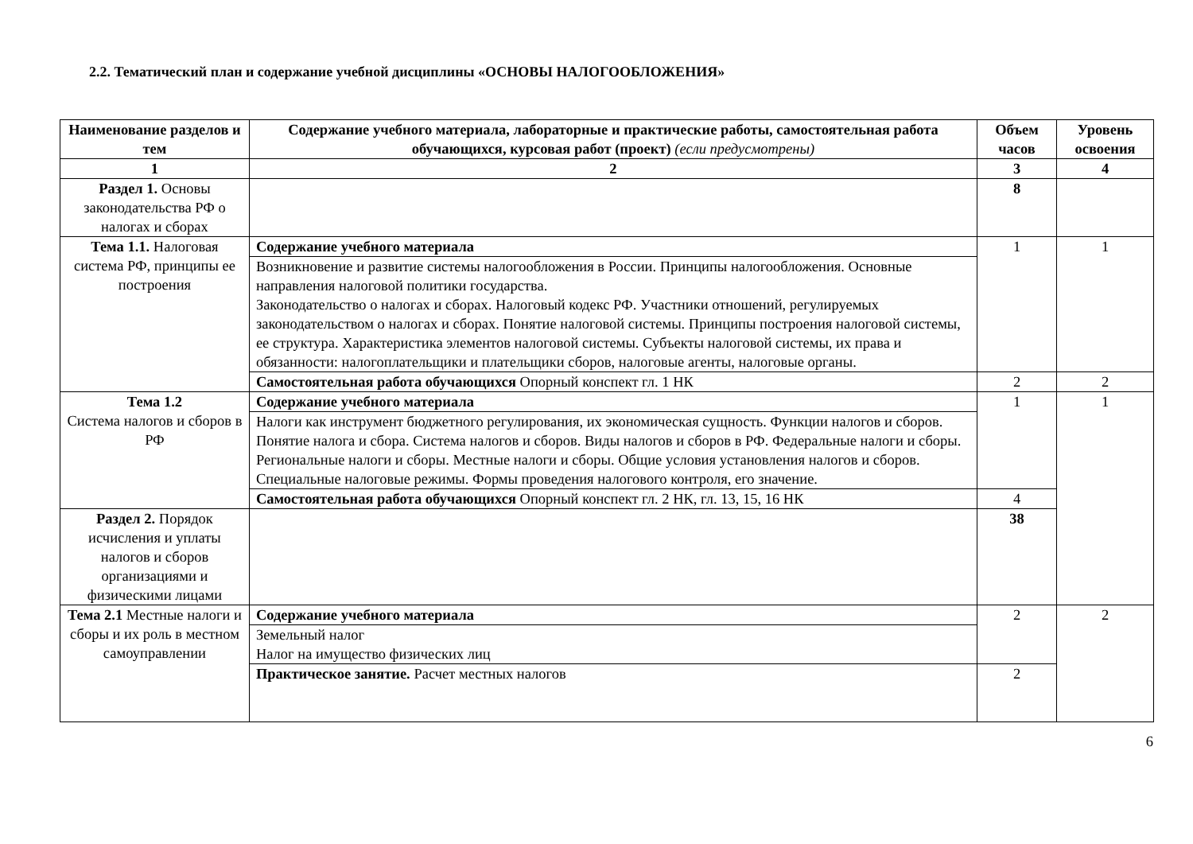2.2. Тематический план и содержание учебной дисциплины «ОСНОВЫ НАЛОГООБЛОЖЕНИЯ»
| Наименование разделов и тем | Содержание учебного материала, лабораторные и практические работы, самостоятельная работа обучающихся, курсовая работ (проект) (если предусмотрены) | Объем часов | Уровень освоения |
| --- | --- | --- | --- |
| 1 | 2 | 3 | 4 |
| Раздел 1. Основы законодательства РФ о налогах и сборах | | 8 | |
| Тема 1.1. Налоговая система РФ, принципы ее построения | Содержание учебного материала | 1 | 1 |
| | Возникновение и развитие системы налогообложения в России. Принципы налогообложения. Основные направления налоговой политики государства. Законодательство о налогах и сборах. Налоговый кодекс РФ. Участники отношений, регулируемых законодательством о налогах и сборах. Понятие налоговой системы. Принципы построения налоговой системы, ее структура. Характеристика элементов налоговой системы. Субъекты налоговой системы, их права и обязанности: налогоплательщики и плательщики сборов, налоговые агенты, налоговые органы. | | |
| | Самостоятельная работа обучающихся Опорный конспект гл. 1 НК | 2 | 2 |
| Тема 1.2 Система налогов и сборов в РФ | Содержание учебного материала | 1 | 1 |
| | Налоги как инструмент бюджетного регулирования, их экономическая сущность. Функции налогов и сборов. Понятие налога и сбора. Система налогов и сборов. Виды налогов и сборов в РФ. Федеральные налоги и сборы. Региональные налоги и сборы. Местные налоги и сборы. Общие условия установления налогов и сборов. Специальные налоговые режимы. Формы проведения налогового контроля, его значение. | | |
| | Самостоятельная работа обучающихся Опорный конспект гл. 2 НК, гл. 13, 15, 16 НК | 4 | |
| Раздел 2. Порядок исчисления и уплаты налогов и сборов организациями и физическими лицами | | 38 | |
| Тема 2.1 Местные налоги и сборы и их роль в местном самоуправлении | Содержание учебного материала | 2 | 2 |
| | Земельный налог Налог на имущество физических лиц | | |
| | Практическое занятие. Расчет местных налогов | 2 | |
6